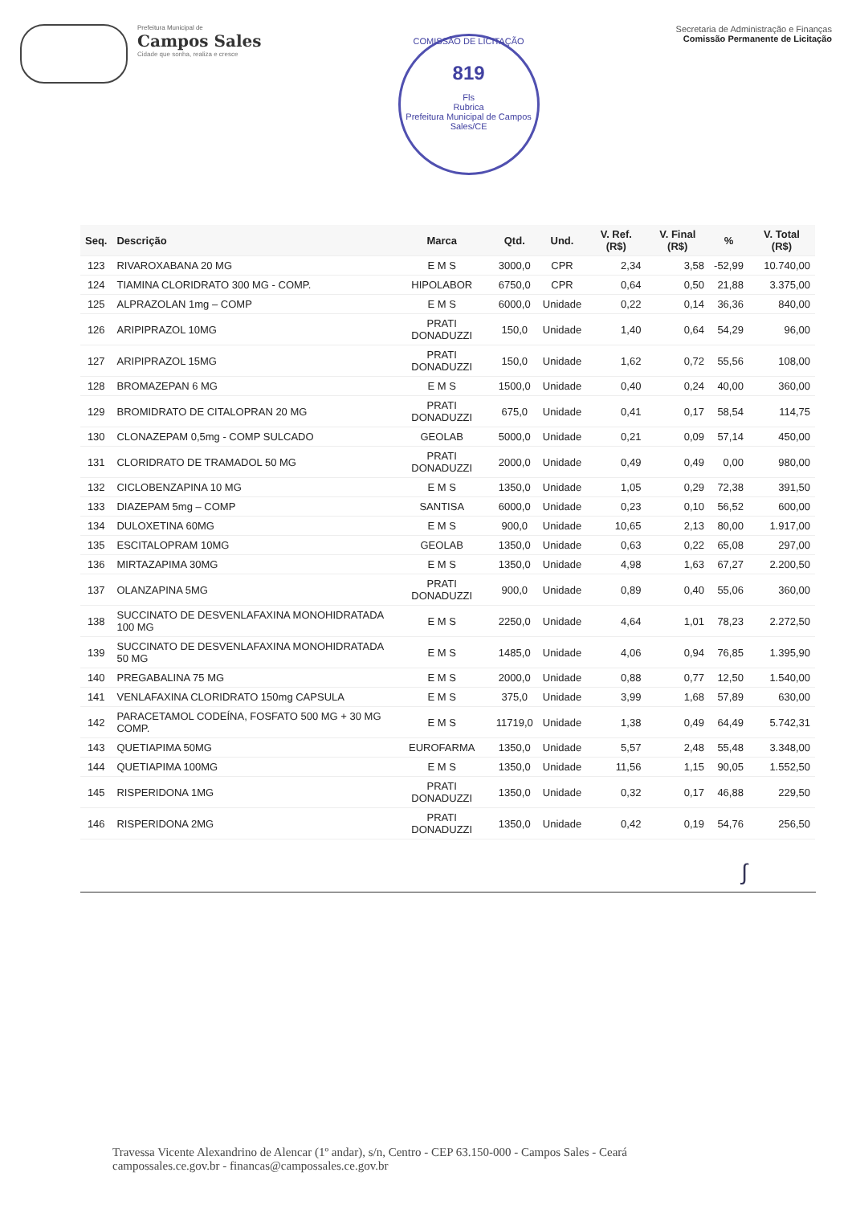Prefeitura Municipal de
Campos Sales
Cidade que sonha, realiza e cresce
COMISSÃO DE LICITAÇÃO
819
Fls
Rubrica
Prefeitura Municipal de Campos Sales/CE
Secretaria de Administração e Finanças
Comissão Permanente de Licitação
| Seq. | Descrição | Marca | Qtd. | Und. | V. Ref. (R$) | V. Final (R$) | % | V. Total (R$) |
| --- | --- | --- | --- | --- | --- | --- | --- | --- |
| 123 | RIVAROXABANA 20 MG | E M S | 3000,0 | CPR | 2,34 | 3,58 | -52,99 | 10.740,00 |
| 124 | TIAMINA CLORIDRATO 300 MG - COMP. | HIPOLABOR | 6750,0 | CPR | 0,64 | 0,50 | 21,88 | 3.375,00 |
| 125 | ALPRAZOLAN 1mg – COMP | E M S | 6000,0 | Unidade | 0,22 | 0,14 | 36,36 | 840,00 |
| 126 | ARIPIPRAZOL 10MG | PRATI DONADUZZI | 150,0 | Unidade | 1,40 | 0,64 | 54,29 | 96,00 |
| 127 | ARIPIPRAZOL 15MG | PRATI DONADUZZI | 150,0 | Unidade | 1,62 | 0,72 | 55,56 | 108,00 |
| 128 | BROMAZEPAN 6 MG | E M S | 1500,0 | Unidade | 0,40 | 0,24 | 40,00 | 360,00 |
| 129 | BROMIDRATO DE CITALOPRAN 20 MG | PRATI DONADUZZI | 675,0 | Unidade | 0,41 | 0,17 | 58,54 | 114,75 |
| 130 | CLONAZEPAM 0,5mg - COMP SULCADO | GEOLAB | 5000,0 | Unidade | 0,21 | 0,09 | 57,14 | 450,00 |
| 131 | CLORIDRATO DE TRAMADOL 50 MG | PRATI DONADUZZI | 2000,0 | Unidade | 0,49 | 0,49 | 0,00 | 980,00 |
| 132 | CICLOBENZAPINA 10 MG | E M S | 1350,0 | Unidade | 1,05 | 0,29 | 72,38 | 391,50 |
| 133 | DIAZEPAM 5mg – COMP | SANTISA | 6000,0 | Unidade | 0,23 | 0,10 | 56,52 | 600,00 |
| 134 | DULOXETINA 60MG | E M S | 900,0 | Unidade | 10,65 | 2,13 | 80,00 | 1.917,00 |
| 135 | ESCITALOPRAM 10MG | GEOLAB | 1350,0 | Unidade | 0,63 | 0,22 | 65,08 | 297,00 |
| 136 | MIRTAZAPIMA 30MG | E M S | 1350,0 | Unidade | 4,98 | 1,63 | 67,27 | 2.200,50 |
| 137 | OLANZAPINA 5MG | PRATI DONADUZZI | 900,0 | Unidade | 0,89 | 0,40 | 55,06 | 360,00 |
| 138 | SUCCINATO DE DESVENLAFAXINA MONOHIDRATADA 100 MG | E M S | 2250,0 | Unidade | 4,64 | 1,01 | 78,23 | 2.272,50 |
| 139 | SUCCINATO DE DESVENLAFAXINA MONOHIDRATADA 50 MG | E M S | 1485,0 | Unidade | 4,06 | 0,94 | 76,85 | 1.395,90 |
| 140 | PREGABALINA 75 MG | E M S | 2000,0 | Unidade | 0,88 | 0,77 | 12,50 | 1.540,00 |
| 141 | VENLAFAXINA CLORIDRATO 150mg CAPSULA | E M S | 375,0 | Unidade | 3,99 | 1,68 | 57,89 | 630,00 |
| 142 | PARACETAMOL CODEÍNA, FOSFATO 500 MG + 30 MG COMP. | E M S | 11719,0 | Unidade | 1,38 | 0,49 | 64,49 | 5.742,31 |
| 143 | QUETIAPIMA 50MG | EUROFARMA | 1350,0 | Unidade | 5,57 | 2,48 | 55,48 | 3.348,00 |
| 144 | QUETIAPIMA 100MG | E M S | 1350,0 | Unidade | 11,56 | 1,15 | 90,05 | 1.552,50 |
| 145 | RISPERIDONA 1MG | PRATI DONADUZZI | 1350,0 | Unidade | 0,32 | 0,17 | 46,88 | 229,50 |
| 146 | RISPERIDONA 2MG | PRATI DONADUZZI | 1350,0 | Unidade | 0,42 | 0,19 | 54,76 | 256,50 |
∫
Travessa Vicente Alexandrino de Alencar (1º andar), s/n, Centro - CEP 63.150-000 - Campos Sales - Ceará
campossales.ce.gov.br - financas@campossales.ce.gov.br